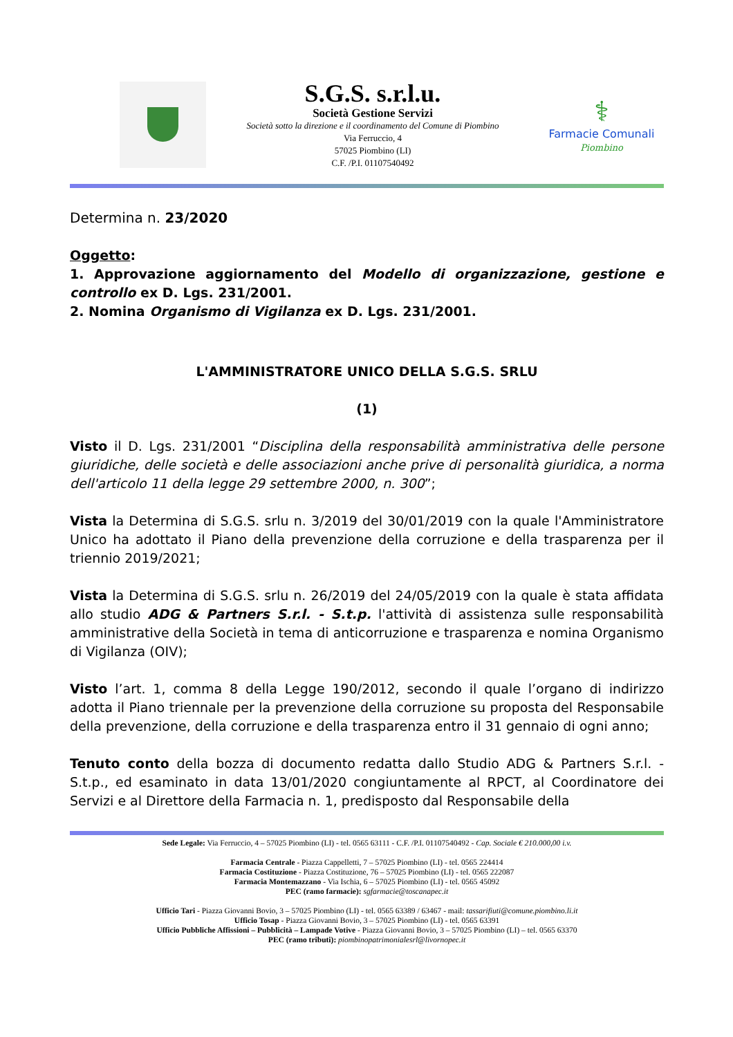S.G.S. s.r.l.u.
Società Gestione Servizi
Società sotto la direzione e il coordinamento del Comune di Piombino
Via Ferruccio, 4
57025 Piombino (LI)
C.F. /P.I. 01107540492
⚕
Farmacie Comunali
Piombino
Determina n. 23/2020
Oggetto:
1. Approvazione aggiornamento del Modello di organizzazione, gestione e controllo ex D. Lgs. 231/2001.
2. Nomina Organismo di Vigilanza ex D. Lgs. 231/2001.
L'AMMINISTRATORE UNICO DELLA S.G.S. SRLU
(1)
Visto il D. Lgs. 231/2001 “Disciplina della responsabilità amministrativa delle persone giuridiche, delle società e delle associazioni anche prive di personalità giuridica, a norma dell'articolo 11 della legge 29 settembre 2000, n. 300”;
Vista la Determina di S.G.S. srlu n. 3/2019 del 30/01/2019 con la quale l'Amministratore Unico ha adottato il Piano della prevenzione della corruzione e della trasparenza per il triennio 2019/2021;
Vista la Determina di S.G.S. srlu n. 26/2019 del 24/05/2019 con la quale è stata affidata allo studio ADG & Partners S.r.l. - S.t.p. l'attività di assistenza sulle responsabilità amministrative della Società in tema di anticorruzione e trasparenza e nomina Organismo di Vigilanza (OIV);
Visto l’art. 1, comma 8 della Legge 190/2012, secondo il quale l’organo di indirizzo adotta il Piano triennale per la prevenzione della corruzione su proposta del Responsabile della prevenzione, della corruzione e della trasparenza entro il 31 gennaio di ogni anno;
Tenuto conto della bozza di documento redatta dallo Studio ADG & Partners S.r.l. - S.t.p., ed esaminato in data 13/01/2020 congiuntamente al RPCT, al Coordinatore dei Servizi e al Direttore della Farmacia n. 1, predisposto dal Responsabile della
Sede Legale: Via Ferruccio, 4 – 57025 Piombino (LI) - tel. 0565 63111 - C.F. /P.I. 01107540492 - Cap. Sociale € 210.000,00 i.v.
Farmacia Centrale - Piazza Cappelletti, 7 – 57025 Piombino (LI) - tel. 0565 224414
Farmacia Costituzione - Piazza Costituzione, 76 – 57025 Piombino (LI) - tel. 0565 222087
Farmacia Montemazzano - Via Ischia, 6 – 57025 Piombino (LI) - tel. 0565 45092
PEC (ramo farmacie): sgfarmacie@toscanapec.it
Ufficio Tari - Piazza Giovanni Bovio, 3 – 57025 Piombino (LI) - tel. 0565 63389 / 63467 - mail: tassarifiuti@comune.piombino.li.it
Ufficio Tosap - Piazza Giovanni Bovio, 3 – 57025 Piombino (LI) - tel. 0565 63391
Ufficio Pubbliche Affissioni – Pubblicità – Lampade Votive - Piazza Giovanni Bovio, 3 – 57025 Piombino (LI) – tel. 0565 63370
PEC (ramo tributi): piombinopatrimonialesrl@livornopec.it